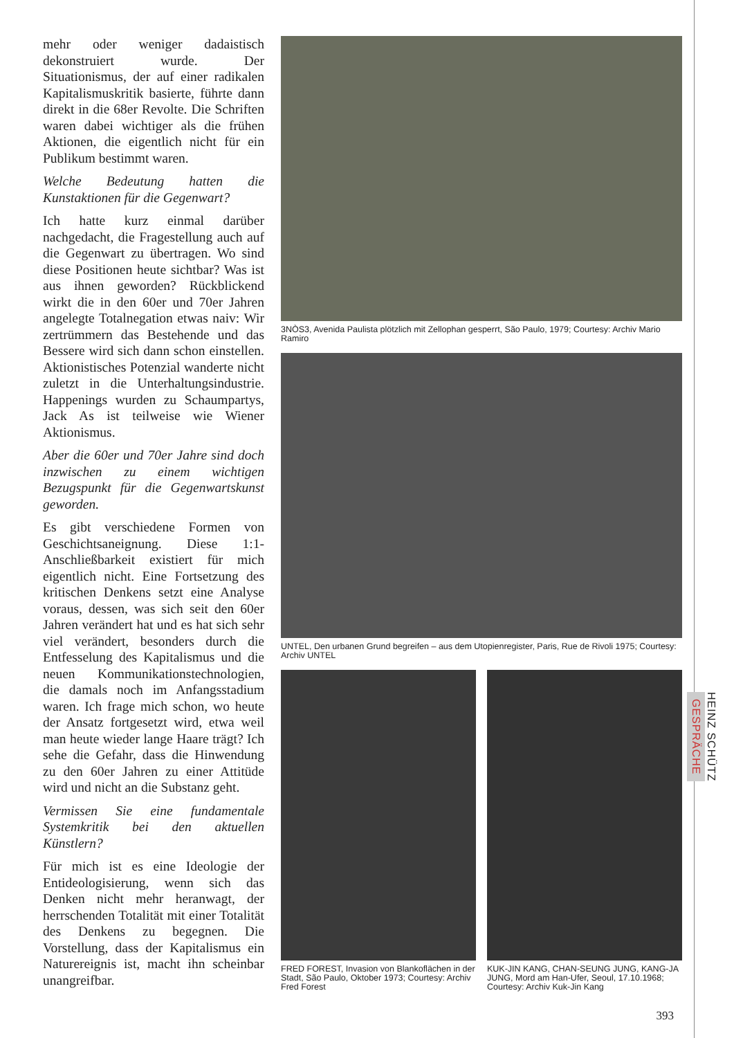mehr oder weniger dadaistisch dekonstruiert wurde. Der Situationismus, der auf einer radikalen Kapitalismuskritik basierte, führte dann direkt in die 68er Revolte. Die Schriften waren dabei wichtiger als die frühen Aktionen, die eigentlich nicht für ein Publikum bestimmt waren.
Welche Bedeutung hatten die Kunstaktionen für die Gegenwart?
Ich hatte kurz einmal darüber nachgedacht, die Fragestellung auch auf die Gegenwart zu übertragen. Wo sind diese Positionen heute sichtbar? Was ist aus ihnen geworden? Rückblickend wirkt die in den 60er und 70er Jahren angelegte Totalnegation etwas naiv: Wir zertrümmern das Bestehende und das Bessere wird sich dann schon einstellen. Aktionistisches Potenzial wanderte nicht zuletzt in die Unterhaltungsindustrie. Happenings wurden zu Schaumpartys, Jack As ist teilweise wie Wiener Aktionismus.
Aber die 60er und 70er Jahre sind doch inzwischen zu einem wichtigen Bezugspunkt für die Gegenwartskunst geworden.
Es gibt verschiedene Formen von Geschichtsaneignung. Diese 1:1- Anschließbarkeit existiert für mich eigentlich nicht. Eine Fortsetzung des kritischen Denkens setzt eine Analyse voraus, dessen, was sich seit den 60er Jahren verändert hat und es hat sich sehr viel verändert, besonders durch die Entfesselung des Kapitalismus und die neuen Kommunikationstechnologien, die damals noch im Anfangsstadium waren. Ich frage mich schon, wo heute der Ansatz fortgesetzt wird, etwa weil man heute wieder lange Haare trägt? Ich sehe die Gefahr, dass die Hinwendung zu den 60er Jahren zu einer Attitüde wird und nicht an die Substanz geht.
Vermissen Sie eine fundamentale Systemkritik bei den aktuellen Künstlern?
Für mich ist es eine Ideologie der Entideologisierung, wenn sich das Denken nicht mehr heranwagt, der herrschenden Totalität mit einer Totalität des Denkens zu begegnen. Die Vorstellung, dass der Kapitalismus ein Naturereignis ist, macht ihn scheinbar unangreifbar.
3NÒS3, Avenida Paulista plötzlich mit Zellophan gesperrt, São Paulo, 1979; Courtesy: Archiv Mario Ramiro
UNTEL, Den urbanen Grund begreifen – aus dem Utopienregister, Paris, Rue de Rivoli 1975; Courtesy: Archiv UNTEL
FRED FOREST, Invasion von Blankoflächen in der Stadt, São Paulo, Oktober 1973; Courtesy: Archiv Fred Forest
KUK-JIN KANG, CHAN-SEUNG JUNG, KANG-JA JUNG, Mord am Han-Ufer, Seoul, 17.10.1968; Courtesy: Archiv Kuk-Jin Kang
HEINZ SCHÜTZ
GESPRÄCHE
393